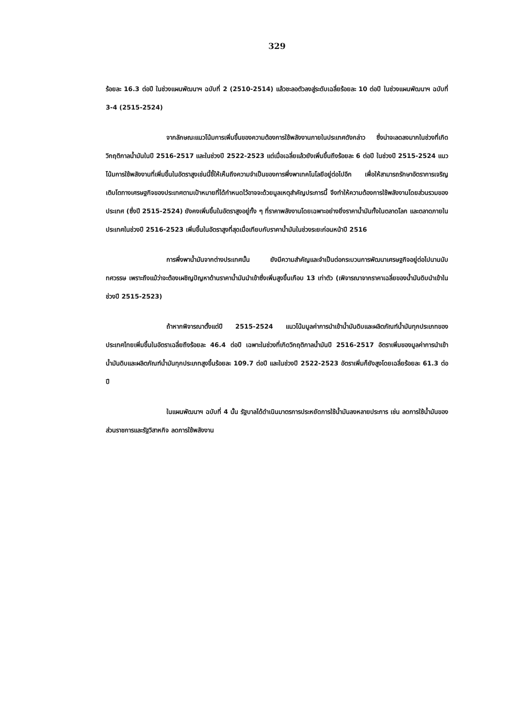329
ร้อยละ 16.3 ต่อปี ในช่วงแผนพัฒนาฯ ฉบับที่ 2 (2510-2514) แล้วชะลอตัวลงสู่ระดับเฉลี่ยร้อยละ 10 ต่อปี ในช่วงแผนพัฒนาฯ ฉบับที่ 3-4 (2515-2524)
จากลักษณะแนวโน้มการเพิ่มขึ้นของความต้องการใช้พลังงานภายในประเทศดังกล่าว ซึ่งน่าจะลดลงมากในช่วงที่เกิดวิกฤติกาลน้ำมันในปี 2516-2517 และในช่วงปี 2522-2523 แต่เมื่อเฉลี่ยแล้วยังเพิ่มขึ้นถึงร้อยละ 6 ต่อปี ในช่วงปี 2515-2524 แนวโน้มการใช้พลังงานที่เพิ่มขึ้นในอัตราสูงเช่นนี้ชี้ให้เห็นถึงความจำเป็นของการพึ่งพาเทคโนโลยีอยู่ต่อไปอีก เพื่อให้สามารถรักษาอัตราการเจริญเติบโตทางเศรษฐกิจของประเทศตามเป้าหมายที่ได้กำหนดไว้อาจจะด้วยมูลเหตุสำคัญประการนี้ จึงทำให้ความต้องการใช้พลังงานโดยส่วนรวมของประเทศ (ซึ่งปี 2515-2524) ยังคงเพิ่มขึ้นในอัตราสูงอยู่ทั้ง ๆ ที่ราคาพลังงานโดยเฉพาะอย่างยิ่งราคาน้ำมันทั้งในตลาดโลก และตลาดภายในประเทศในช่วงปี 2516-2523 เพิ่มขึ้นในอัตราสูงที่สุดเมื่อเทียบกับราคาน้ำมันในช่วงระยะก่อนหน้าปี 2516
การพึ่งพาน้ำมันจากต่างประเทศนั้น ยังมีความสำคัญและจำเป็นต่อกระบวนการพัฒนาเศรษฐกิจอยู่ต่อไปนานนับทศวรรษ เพราะถึงแม้ว่าจะต้องเผชิญปัญหาด้านราคาน้ำมันนำเข้าซึ่งเพิ่มสูงขึ้นเกือบ 13 เท่าตัว (เพิจารณาจากราคาเฉลี่ยของน้ำมันดิบนำเข้าในช่วงปี 2515-2523)
ถ้าหากพิจารณาตั้งแต่ปี 2515-2524 แนวโน้มมูลค่าการนำเข้าน้ำมันดิบและผลิตภัณฑ์น้ำมันทุกประเภทของประเทศไทยเพิ่มขึ้นในอัตราเฉลี่ยถึงร้อยละ 46.4 ต่อปี เฉพาะในช่วงที่เกิดวิกฤติกาลน้ำมันปี 2516-2517 อัตราเพิ่มของมูลค่าการนำเข้าน้ำมันดิบและผลิตภัณฑ์น้ำมันทุกประเภทสูงขึ้นร้อยละ 109.7 ต่อปี และในช่วงปี 2522-2523 อัตราเพิ่มก็ยังสูงโดยเฉลี่ยร้อยละ 61.3 ต่อปี
ในแผนพัฒนาฯ ฉบับที่ 4 นั้น รัฐบาลได้ดำเนินมาตรการประหยัดการใช้น้ำมันลงหลายประการ เช่น ลดการใช้น้ำมันของส่วนราชการและรัฐวิสาหกิจ ลดการใช้พลังงาน